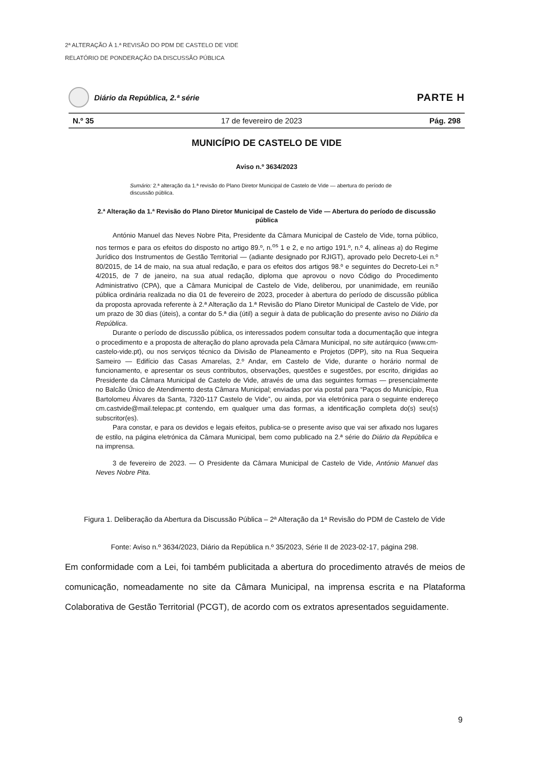2ª ALTERAÇÃO À 1.ª REVISÃO DO PDM DE CASTELO DE VIDE
RELATÓRIO DE PONDERAÇÃO DA DISCUSSÃO PÚBLICA
Diário da República, 2.ª série
PARTE H
N.º 35 17 de fevereiro de 2023 Pág. 298
MUNICÍPIO DE CASTELO DE VIDE
Aviso n.º 3634/2023
Sumário: 2.ª alteração da 1.ª revisão do Plano Diretor Municipal de Castelo de Vide — abertura do período de discussão pública.
2.ª Alteração da 1.ª Revisão do Plano Diretor Municipal de Castelo de Vide — Abertura do período de discussão pública
António Manuel das Neves Nobre Pita, Presidente da Câmara Municipal de Castelo de Vide, torna público, nos termos e para os efeitos do disposto no artigo 89.º, n.<sup>os</sup> 1 e 2, e no artigo 191.º, n.º 4, alíneas a) do Regime Jurídico dos Instrumentos de Gestão Territorial — (adiante designado por RJIGT), aprovado pelo Decreto-Lei n.º 80/2015, de 14 de maio, na sua atual redação, e para os efeitos dos artigos 98.º e seguintes do Decreto-Lei n.º 4/2015, de 7 de janeiro, na sua atual redação, diploma que aprovou o novo Código do Procedimento Administrativo (CPA), que a Câmara Municipal de Castelo de Vide, deliberou, por unanimidade, em reunião pública ordinária realizada no dia 01 de fevereiro de 2023, proceder à abertura do período de discussão pública da proposta aprovada referente à 2.ª Alteração da 1.ª Revisão do Plano Diretor Municipal de Castelo de Vide, por um prazo de 30 dias (úteis), a contar do 5.ª dia (útil) a seguir à data de publicação do presente aviso no Diário da República.
Durante o período de discussão pública, os interessados podem consultar toda a documentação que integra o procedimento e a proposta de alteração do plano aprovada pela Câmara Municipal, no site autárquico (www.cm-castelo-vide.pt), ou nos serviços técnico da Divisão de Planeamento e Projetos (DPP), sito na Rua Sequeira Sameiro — Edifício das Casas Amarelas, 2.º Andar, em Castelo de Vide, durante o horário normal de funcionamento, e apresentar os seus contributos, observações, questões e sugestões, por escrito, dirigidas ao Presidente da Câmara Municipal de Castelo de Vide, através de uma das seguintes formas — presencialmente no Balcão Único de Atendimento desta Câmara Municipal; enviadas por via postal para “Paços do Município, Rua Bartolomeu Álvares da Santa, 7320-117 Castelo de Vide”, ou ainda, por via eletrónica para o seguinte endereço cm.castvide@mail.telepac.pt contendo, em qualquer uma das formas, a identificação completa do(s) seu(s) subscritor(es).
Para constar, e para os devidos e legais efeitos, publica-se o presente aviso que vai ser afixado nos lugares de estilo, na página eletrónica da Câmara Municipal, bem como publicado na 2.ª série do Diário da República e na imprensa.
3 de fevereiro de 2023. — O Presidente da Câmara Municipal de Castelo de Vide, António Manuel das Neves Nobre Pita.
Figura 1. Deliberação da Abertura da Discussão Pública – 2ª Alteração da 1ª Revisão do PDM de Castelo de Vide
Fonte: Aviso n.º 3634/2023, Diário da República n.º 35/2023, Série II de 2023-02-17, página 298.
Em conformidade com a Lei, foi também publicitada a abertura do procedimento através de meios de comunicação, nomeadamente no site da Câmara Municipal, na imprensa escrita e na Plataforma Colaborativa de Gestão Territorial (PCGT), de acordo com os extratos apresentados seguidamente.
9